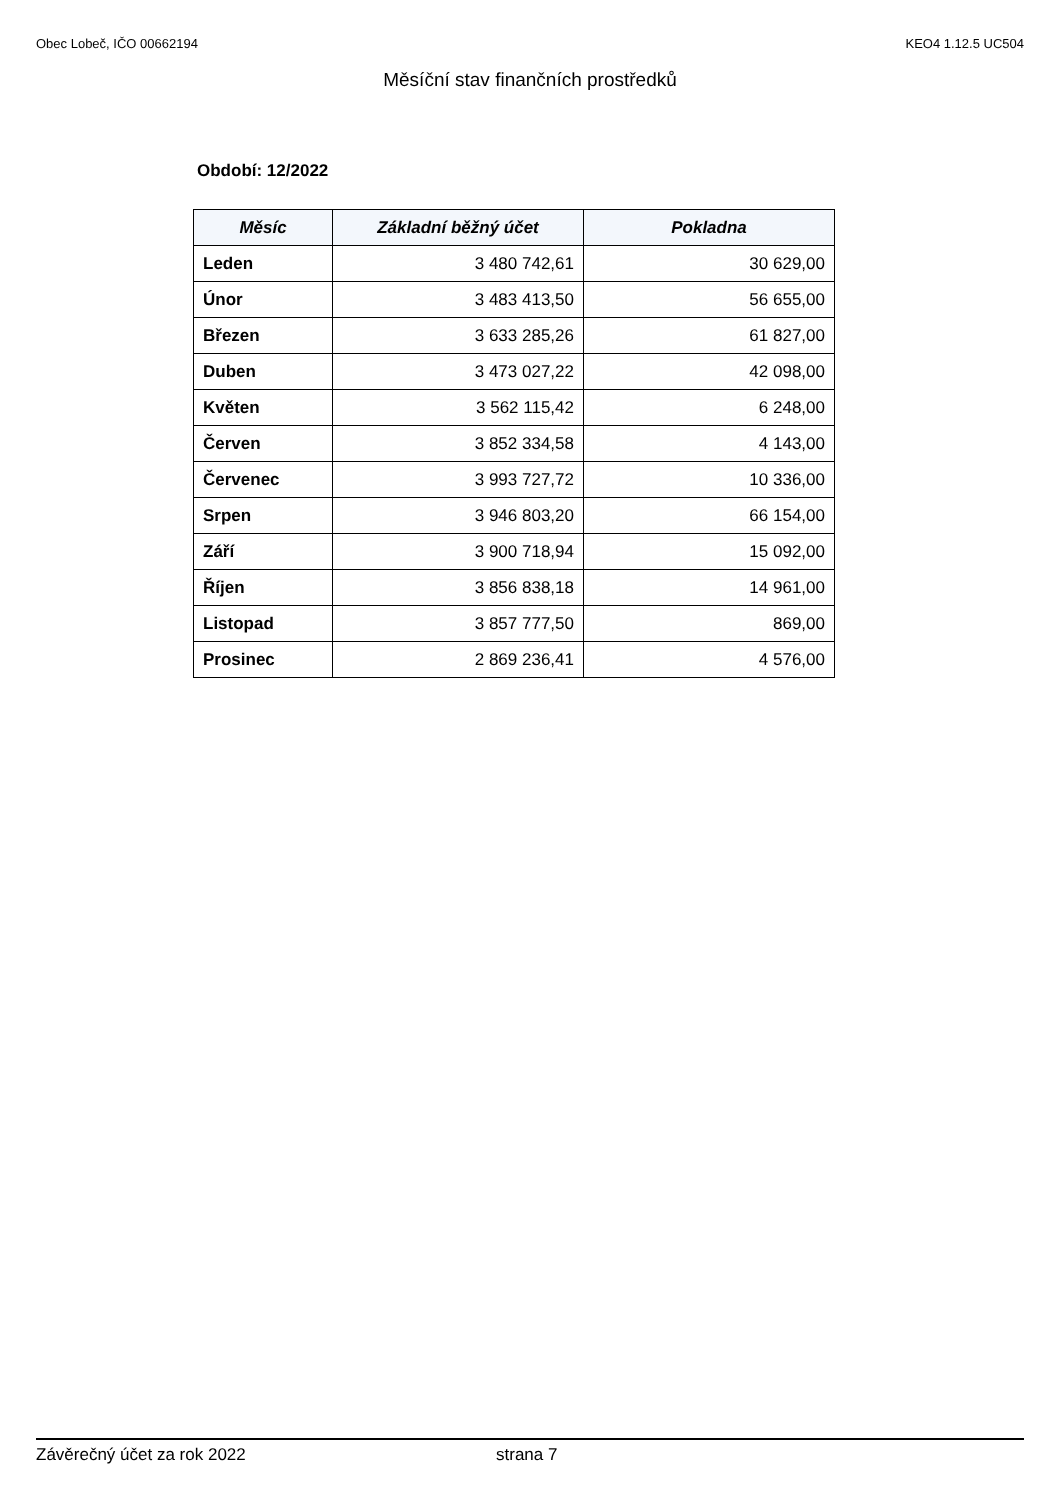Obec Lobeč, IČO 00662194 KEO4 1.12.5 UC504
Měsíční stav finančních prostředků
Období: 12/2022
| Měsíc | Základní běžný účet | Pokladna |
| --- | --- | --- |
| Leden | 3 480 742,61 | 30 629,00 |
| Únor | 3 483 413,50 | 56 655,00 |
| Březen | 3 633 285,26 | 61 827,00 |
| Duben | 3 473 027,22 | 42 098,00 |
| Květen | 3 562 115,42 | 6 248,00 |
| Červen | 3 852 334,58 | 4 143,00 |
| Červenec | 3 993 727,72 | 10 336,00 |
| Srpen | 3 946 803,20 | 66 154,00 |
| Září | 3 900 718,94 | 15 092,00 |
| Říjen | 3 856 838,18 | 14 961,00 |
| Listopad | 3 857 777,50 | 869,00 |
| Prosinec | 2 869 236,41 | 4 576,00 |
Závěrečný účet za rok 2022 strana 7